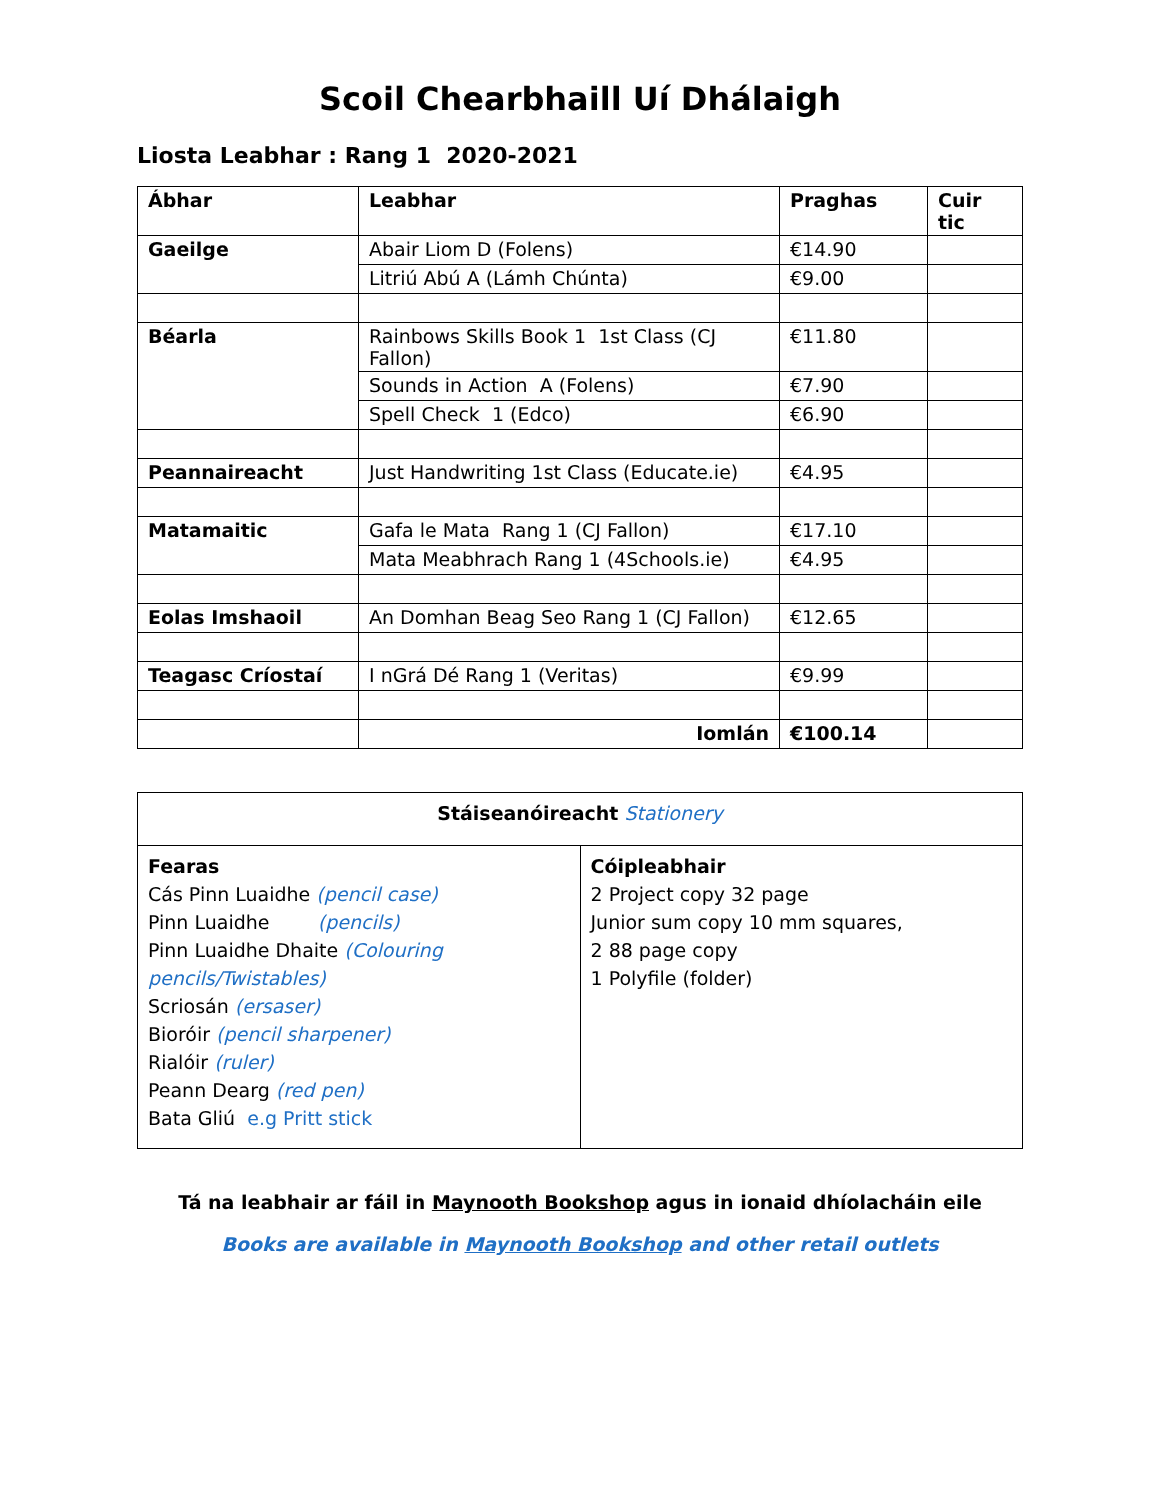Scoil Chearbhaill Uí Dhálaigh
Liosta Leabhar : Rang 1 2020-2021
| Ábhar | Leabhar | Praghas | Cuir tic |
| --- | --- | --- | --- |
| Gaeilge | Abair Liom D (Folens) | €14.90 | |
| | Litriú Abú A (Lámh Chúnta) | €9.00 | |
| Béarla | Rainbows Skills Book 1 1st Class (CJ Fallon) | €11.80 | |
| | Sounds in Action A (Folens) | €7.90 | |
| | Spell Check 1 (Edco) | €6.90 | |
| Peannaireacht | Just Handwriting 1st Class (Educate.ie) | €4.95 | |
| Matamaitic | Gafa le Mata Rang 1 (CJ Fallon) | €17.10 | |
| | Mata Meabhrach Rang 1 (4Schools.ie) | €4.95 | |
| Eolas Imshaoil | An Domhan Beag Seo Rang 1 (CJ Fallon) | €12.65 | |
| Teagasc Críostaí | I nGrá Dé Rang 1 (Veritas) | €9.99 | |
| | Iomlán | €100.14 | |
| Stáiseanóireacht Stationery | |
| Fearas Cás Pinn Luaidhe (pencil case) Pinn Luaidhe (pencils) Pinn Luaidhe Dhaite (Colouring pencils/Twistables) Scriosán (ersaser) Bioróir (pencil sharpener) Rialóir (ruler) Peann Dearg (red pen) Bata Gliú e.g Pritt stick | Cóipleabhair 2 Project copy 32 page Junior sum copy 10 mm squares, 2 88 page copy 1 Polyfile (folder) |
Tá na leabhair ar fáil in Maynooth Bookshop agus in ionaid dhíolacháin eile
Books are available in Maynooth Bookshop and other retail outlets